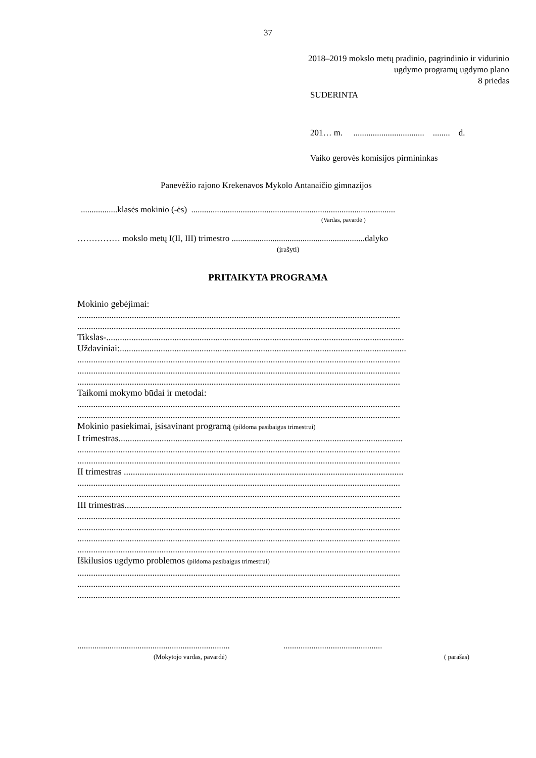37
2018–2019 mokslo metų pradinio, pagrindinio ir vidurinio
ugdymo programų ugdymo plano
8 priedas
SUDERINTA
201… m. ................................. ........ d.
Vaiko gerovės komisijos pirmininkas
Panevėžio rajono Krekenavos Mykolo Antanaičio gimnazijos
.................klasės mokinio (-ės) ...............................................................................................
(Vardas, pavardė )
…………… mokslo metų I(II, III) trimestro ..............................................................dalyko
(įrašyti)
PRITAIKYTA PROGRAMA
Mokinio gebėjimai:
..............................................................................................................................................
..............................................................................................................................................
Tikslas-...................................................................................................................................
Uždaviniai:..............................................................................................................................
..............................................................................................................................................
..............................................................................................................................................
..............................................................................................................................................
Taikomi mokymo būdai ir metodai:
..............................................................................................................................................
..............................................................................................................................................
Mokinio pasiekimai, įsisavinant programą (pildoma pasibaigus trimestrui)
I trimestras.............................................................................................................................
..............................................................................................................................................
..............................................................................................................................................
II trimestras ...........................................................................................................................
..............................................................................................................................................
..............................................................................................................................................
III trimestras..........................................................................................................................
..............................................................................................................................................
..............................................................................................................................................
..............................................................................................................................................
..............................................................................................................................................
Iškilusios ugdymo problemos (pildoma pasibaigus trimestrui)
..............................................................................................................................................
..............................................................................................................................................
..............................................................................................................................................
....................................................................... ..............................................
(Mokytojo vardas, pavardė) ( parašas)